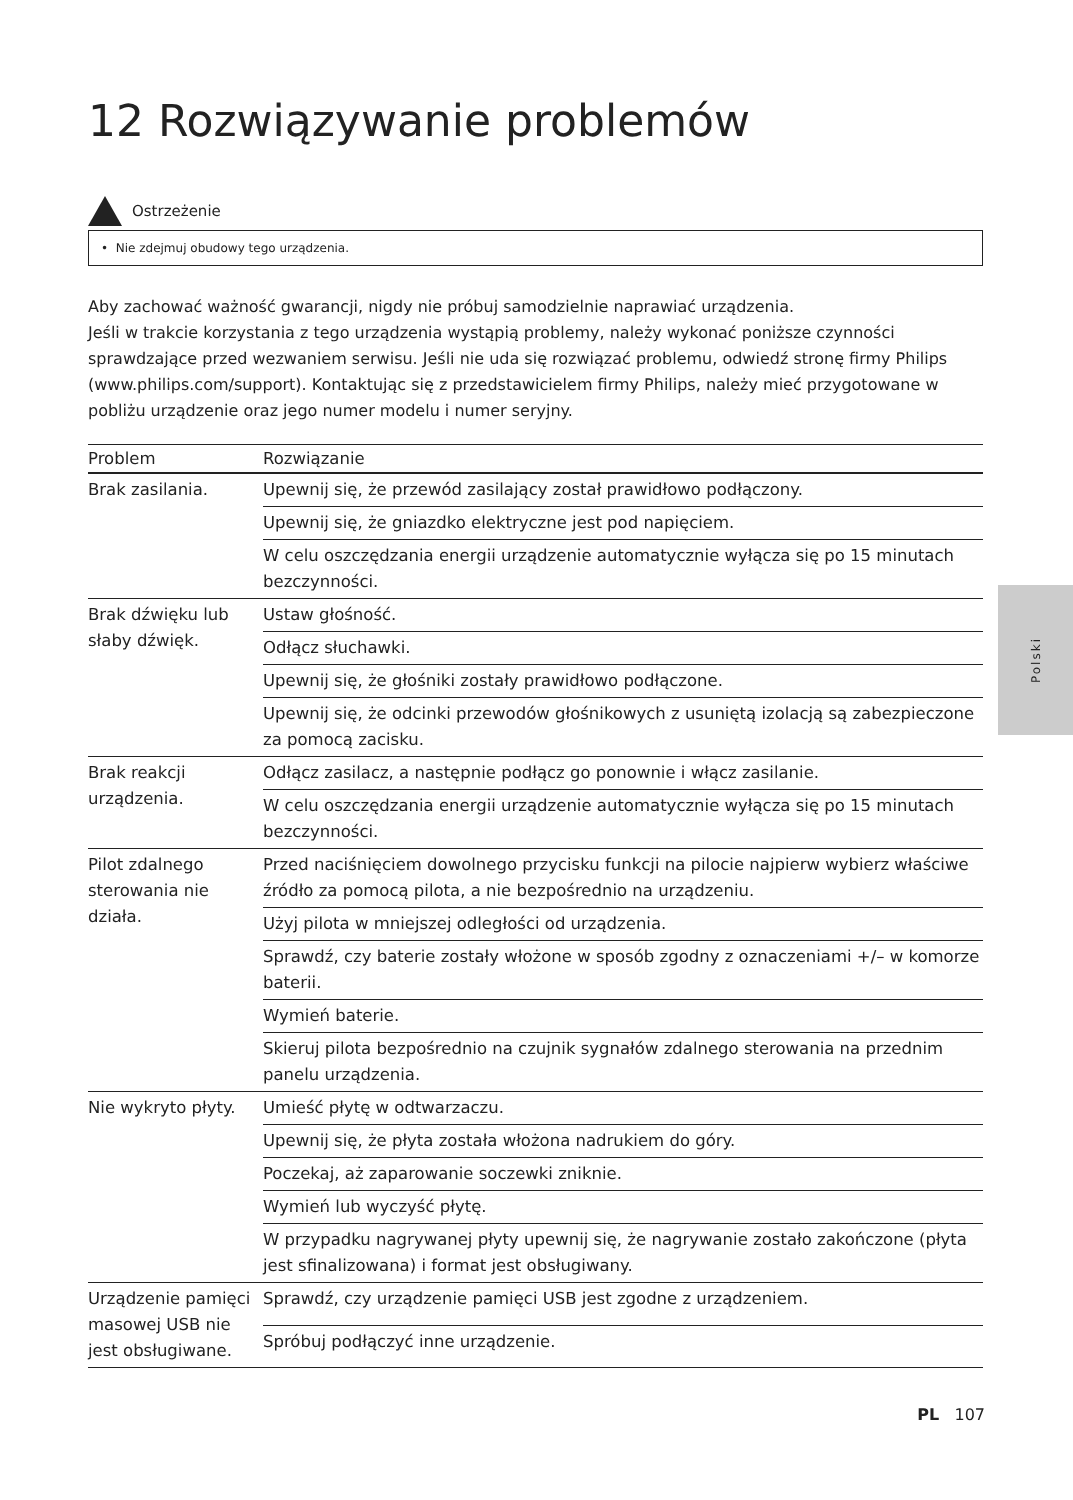12 Rozwiązywanie problemów
Ostrzeżenie
• Nie zdejmuj obudowy tego urządzenia.
Aby zachować ważność gwarancji, nigdy nie próbuj samodzielnie naprawiać urządzenia.
Jeśli w trakcie korzystania z tego urządzenia wystąpią problemy, należy wykonać poniższe czynności sprawdzające przed wezwaniem serwisu. Jeśli nie uda się rozwiązać problemu, odwiedź stronę firmy Philips (www.philips.com/support). Kontaktując się z przedstawicielem firmy Philips, należy mieć przygotowane w pobliżu urządzenie oraz jego numer modelu i numer seryjny.
| Problem | Rozwiązanie |
| --- | --- |
| Brak zasilania. | Upewnij się, że przewód zasilający został prawidłowo podłączony. |
| | Upewnij się, że gniazdko elektryczne jest pod napięciem. |
| | W celu oszczędzania energii urządzenie automatycznie wyłącza się po 15 minutach bezczynności. |
| Brak dźwięku lub słaby dźwięk. | Ustaw głośność. |
| | Odłącz słuchawki. |
| | Upewnij się, że głośniki zostały prawidłowo podłączone. |
| | Upewnij się, że odcinki przewodów głośnikowych z usuniętą izolacją są zabezpieczone za pomocą zacisku. |
| Brak reakcji urządzenia. | Odłącz zasilacz, a następnie podłącz go ponownie i włącz zasilanie. |
| | W celu oszczędzania energii urządzenie automatycznie wyłącza się po 15 minutach bezczynności. |
| Pilot zdalnego sterowania nie działa. | Przed naciśnięciem dowolnego przycisku funkcji na pilocie najpierw wybierz właściwe źródło za pomocą pilota, a nie bezpośrednio na urządzeniu. |
| | Użyj pilota w mniejszej odległości od urządzenia. |
| | Sprawdź, czy baterie zostały włożone w sposób zgodny z oznaczeniami +/– w komorze baterii. |
| | Wymień baterie. |
| | Skieruj pilota bezpośrednio na czujnik sygnałów zdalnego sterowania na przednim panelu urządzenia. |
| Nie wykryto płyty. | Umieść płytę w odtwarzaczu. |
| | Upewnij się, że płyta została włożona nadrukiem do góry. |
| | Poczekaj, aż zaparowanie soczewki zniknie. |
| | Wymień lub wyczyść płytę. |
| | W przypadku nagrywanej płyty upewnij się, że nagrywanie zostało zakończone (płyta jest sfinalizowana) i format jest obsługiwany. |
| Urządzenie pamięci masowej USB nie jest obsługiwane. | Sprawdź, czy urządzenie pamięci USB jest zgodne z urządzeniem. |
| | Spróbuj podłączyć inne urządzenie. |
Polski
PL 107